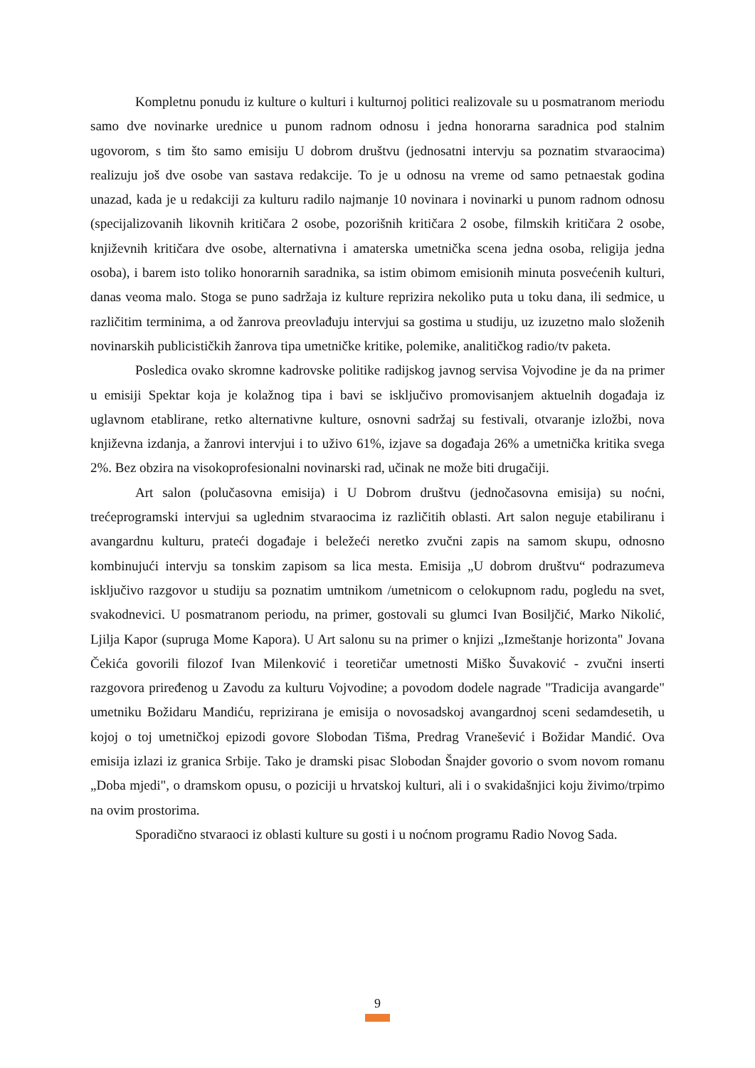Kompletnu ponudu iz kulture o kulturi i kulturnoj politici realizovale su u posmatranom meriodu samo dve novinarke urednice u punom radnom odnosu i jedna honorarna saradnica pod stalnim ugovorom, s tim što samo emisiju U dobrom društvu (jednosatni intervju sa poznatim stvaraocima) realizuju još dve osobe van sastava redakcije. To je u odnosu na vreme od samo petnaestak godina unazad, kada je u redakciji za kulturu radilo najmanje 10 novinara i novinarki u punom radnom odnosu (specijalizovanih likovnih kritičara 2 osobe, pozorišnih kritičara 2 osobe, filmskih kritičara 2 osobe, književnih kritičara dve osobe, alternativna i amaterska umetnička scena jedna osoba, religija jedna osoba), i barem isto toliko honorarnih saradnika, sa istim obimom emisionih minuta posvećenih kulturi, danas veoma malo. Stoga se puno sadržaja iz kulture reprizira nekoliko puta u toku dana, ili sedmice, u različitim terminima, a od žanrova preovlađuju intervjui sa gostima u studiju, uz izuzetno malo složenih novinarskih publicističkih žanrova tipa umetničke kritike, polemike, analitičkog radio/tv paketa.
Posledica ovako skromne kadrovske politike radijskog javnog servisa Vojvodine je da na primer u emisiji Spektar koja je kolažnog tipa i bavi se isključivo promovisanjem aktuelnih događaja iz uglavnom etablirane, retko alternativne kulture, osnovni sadržaj su festivali, otvaranje izložbi, nova književna izdanja, a žanrovi intervjui i to uživo 61%, izjave sa događaja 26% a umetnička kritika svega 2%. Bez obzira na visokoprofesionalni novinarski rad, učinak ne može biti drugačiji.
Art salon (polučasovna emisija) i U Dobrom društvu (jednočasovna emisija) su noćni, trećeprogramski intervjui sa uglednim stvaraocima iz različitih oblasti. Art salon neguje etabiliranu i avangardnu kulturu, prateći događaje i beležeći neretko zvučni zapis na samom skupu, odnosno kombinujući intervju sa tonskim zapisom sa lica mesta. Emisija „U dobrom društvu“ podrazumeva isključivo razgovor u studiju sa poznatim umtnikom /umetnicom o celokupnom radu, pogledu na svet, svakodnevici. U posmatranom periodu, na primer, gostovali su glumci Ivan Bosiljčić, Marko Nikolić, Ljilja Kapor (supruga Mome Kapora). U Art salonu su na primer o knjizi „Izmeštanje horizonta" Jovana Čekića govorili filozof Ivan Milenković i teoretičar umetnosti Miško Šuvaković - zvučni inserti razgovora priređenog u Zavodu za kulturu Vojvodine; a povodom dodele nagrade "Tradicija avangarde" umetniku Božidaru Mandiću, reprizirana je emisija o novosadskoj avangardnoj sceni sedamdesetih, u kojoj o toj umetničkoj epizodi govore Slobodan Tišma, Predrag Vranešević i Božidar Mandić. Ova emisija izlazi iz granica Srbije. Tako je dramski pisac Slobodan Šnajder govorio o svom novom romanu „Doba mjedi", o dramskom opusu, o poziciji u hrvatskoj kulturi, ali i o svakidašnjici koju živimo/trpimo na ovim prostorima.
Sporadično stvaraoci iz oblasti kulture su gosti i u noćnom programu Radio Novog Sada.
9